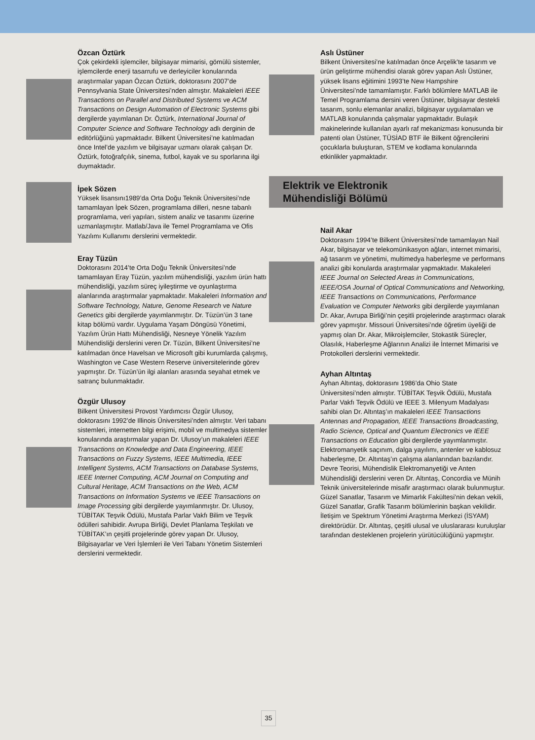Özcan Öztürk
Çok çekirdekli işlemciler, bilgisayar mimarisi, gömülü sistemler, işlemcilerde enerji tasarrufu ve derleyiciler konularında araştırmalar yapan Özcan Öztürk, doktorasını 2007’de Pennsylvania State Üniversitesi’nden almıştır. Makaleleri IEEE Transactions on Parallel and Distributed Systems ve ACM Transactions on Design Automation of Electronic Systems gibi dergilerde yayımlanan Dr. Öztürk, International Journal of Computer Science and Software Technology adlı derginin de editörlüğünü yapmaktadır. Bilkent Üniversitesi’ne katılmadan önce Intel’de yazılım ve bilgisayar uzmanı olarak çalışan Dr. Öztürk, fotoğrafçılık, sinema, futbol, kayak ve su sporlarına ilgi duymaktadır.
İpek Sözen
Yüksek lisansını1989’da Orta Doğu Teknik Üniversitesi’nde tamamlayan İpek Sözen, programlama dilleri, nesne tabanlı programlama, veri yapıları, sistem analiz ve tasarımı üzerine uzmanlaşmıştır. Matlab/Java ile Temel Programlama ve Ofis Yazılımı Kullanımı derslerini vermektedir.
Eray Tüzün
Doktorasını 2014’te Orta Doğu Teknik Üniversitesi’nde tamamlayan Eray Tüzün, yazılım mühendisliği, yazılım ürün hattı mühendisliği, yazılım süreç iyileştirme ve oyunlaştırma alanlarında araştırmalar yapmaktadır. Makaleleri Information and Software Technology, Nature, Genome Research ve Nature Genetics gibi dergilerde yayımlanmıştır. Dr. Tüzün’ün 3 tane kitap bölümü vardır. Uygulama Yaşam Döngüsü Yönetimi, Yazılım Ürün Hattı Mühendisliği, Nesneye Yönelik Yazılım Mühendisliği derslerini veren Dr. Tüzün, Bilkent Üniversitesi’ne katılmadan önce Havelsan ve Microsoft gibi kurumlarda çalışmış, Washington ve Case Western Reserve üniversitelerinde görev yapmıştır. Dr. Tüzün’ün ilgi alanları arasında seyahat etmek ve satranç bulunmaktadır.
Özgür Ulusoy
Bilkent Üniversitesi Provost Yardımcısı Özgür Ulusoy, doktorasını 1992’de Illinois Üniversitesi’nden almıştır. Veri tabanı sistemleri, internetten bilgi erişimi, mobil ve multimedya sistemler konularında araştırmalar yapan Dr. Ulusoy’un makaleleri IEEE Transactions on Knowledge and Data Engineering, IEEE Transactions on Fuzzy Systems, IEEE Multimedia, IEEE Intelligent Systems, ACM Transactions on Database Systems, IEEE Internet Computing, ACM Journal on Computing and Cultural Heritage, ACM Transactions on the Web, ACM Transactions on Information Systems ve IEEE Transactions on Image Processing gibi dergilerde yayımlanmıştır. Dr. Ulusoy, TÜBİTAK Teşvik Ödülü, Mustafa Parlar Vakfı Bilim ve Teşvik ödülleri sahibidir. Avrupa Birliği, Devlet Planlama Teşkilatı ve TÜBİTAK’ın çeşitli projelerinde görev yapan Dr. Ulusoy, Bilgisayarlar ve Veri İşlemleri ile Veri Tabanı Yönetim Sistemleri derslerini vermektedir.
Aslı Üstüner
Bilkent Üniversitesi’ne katılmadan önce Arçelik’te tasarım ve ürün geliştirme mühendisi olarak görev yapan Aslı Üstüner, yüksek lisans eğitimini 1993’te New Hampshire Üniversitesi’nde tamamlamıştır. Farklı bölümlere MATLAB ile Temel Programlama dersini veren Üstüner, bilgisayar destekli tasarım, sonlu elemanlar analizi, bilgisayar uygulamaları ve MATLAB konularında çalışmalar yapmaktadır. Bulaşık makinelerinde kullanılan ayarlı raf mekanizması konusunda bir patenti olan Üstüner, TÜSİAD BTF ile Bilkent öğrencilerini çocuklarla buluşturan, STEM ve kodlama konularında etkinlikler yapmaktadır.
Elektrik ve Elektronik
Mühendisliği Bölümü
Nail Akar
Doktorasını 1994’te Bilkent Üniversitesi’nde tamamlayan Nail Akar, bilgisayar ve telekomünikasyon ağları, internet mimarisi, ağ tasarım ve yönetimi, multimedya haberleşme ve performans analizi gibi konularda araştırmalar yapmaktadır. Makaleleri IEEE Journal on Selected Areas in Communications, IEEE/OSA Journal of Optical Communications and Networking, IEEE Transactions on Communications, Performance Evaluation ve Computer Networks gibi dergilerde yayımlanan Dr. Akar, Avrupa Birliği’nin çeşitli projelerinde araştırmacı olarak görev yapmıştır. Missouri Üniversitesi’nde öğretim üyeliği de yapmış olan Dr. Akar, Mikroişlemciler, Stokastik Süreçler, Olasılık, Haberleşme Ağlarının Analizi ile İnternet Mimarisi ve Protokolleri derslerini vermektedir.
Ayhan Altıntaş
Ayhan Altıntaş, doktorasını 1986’da Ohio State Üniversitesi’nden almıştır. TÜBİTAK Teşvik Ödülü, Mustafa Parlar Vakfı Teşvik Ödülü ve IEEE 3. Milenyum Madalyası sahibi olan Dr. Altıntaş’ın makaleleri IEEE Transactions Antennas and Propagation, IEEE Transactions Broadcasting, Radio Science, Optical and Quantum Electronics ve IEEE Transactions on Education gibi dergilerde yayımlanmıştır. Elektromanyetik saçınım, dalga yayılımı, antenler ve kablosuz haberleşme, Dr. Altıntaş’ın çalışma alanlarından bazılarıdır. Devre Teorisi, Mühendislik Elektromanyetiği ve Anten Mühendisliği derslerini veren Dr. Altıntaş, Concordia ve Münih Teknik üniversitelerinde misafir araştırmacı olarak bulunmuştur. Güzel Sanatlar, Tasarım ve Mimarlık Fakültesi’nin dekan vekili, Güzel Sanatlar, Grafik Tasarım bölümlerinin başkan vekilidir. İletişim ve Spektrum Yönetimi Araştırma Merkezi (İSYAM) direktörüdür. Dr. Altıntaş, çeşitli ulusal ve uluslararası kuruluşlar tarafından desteklenen projelerin yürütücülüğünü yapmıştır.
35